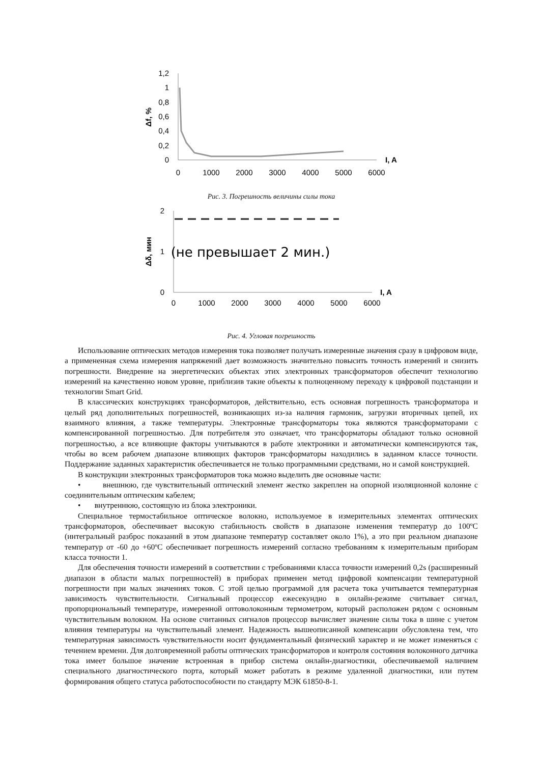1,2
1
0,8
0,6
0,4
0,2
0
0
1000
2000
3000
4000
5000
6000
I, A
Δf, %
Рис. 3. Погрешность величины силы тока
2
1
0
0
1000
2000
3000
4000
5000
6000
I, A
Δδ, мин
(не превышает 2 мин.)
Рис. 4. Угловая погрешность
Использование оптических методов измерения тока позволяет получать измеренные значения сразу в цифровом виде, а примененная схема измерения напряжений дает возможность значительно повысить точность измерений и снизить погрешности. Внедрение на энергетических объектах этих электронных трансформаторов обеспечит технологию измерений на качественно новом уровне, приблизив такие объекты к полноценному переходу к цифровой подстанции и технологии Smart Grid.
В классических конструкциях трансформаторов, действительно, есть основная погрешность трансформатора и целый ряд дополнительных погрешностей, возникающих из-за наличия гармоник, загрузки вторичных цепей, их взаимного влияния, а также температуры. Электронные трансформаторы тока являются трансформаторами с компенсированной погрешностью. Для потребителя это означает, что трансформаторы обладают только основной погрешностью, а все влияющие факторы учитываются в работе электроники и автоматически компенсируются так, чтобы во всем рабочем диапазоне влияющих факторов трансформаторы находились в заданном классе точности. Поддержание заданных характеристик обеспечивается не только программными средствами, но и самой конструкцией.
В конструкции электронных трансформаторов тока можно выделить две основные части:
• внешнюю, где чувствительный оптический элемент жестко закреплен на опорной изоляционной колонне с соединительным оптическим кабелем;
• внутреннюю, состоящую из блока электроники.
Специальное термостабильное оптическое волокно, используемое в измерительных элементах оптических трансформаторов, обеспечивает высокую стабильность свойств в диапазоне изменения температур до 100ºС (интегральный разброс показаний в этом диапазоне температур составляет около 1%), а это при реальном диапазоне температур от -60 до +60ºС обеспечивает погрешность измерений согласно требованиям к измерительным приборам класса точности 1.
Для обеспечения точности измерений в соответствии с требованиями класса точности измерений 0,2s (расширенный диапазон в области малых погрешностей) в приборах применен метод цифровой компенсации температурной погрешности при малых значениях токов. С этой целью программой для расчета тока учитывается температурная зависимость чувствительности. Сигнальный процессор ежесекундно в онлайн-режиме считывает сигнал, пропорциональный температуре, измеренной оптоволоконным термометром, который расположен рядом с основным чувствительным волокном. На основе считанных сигналов процессор вычисляет значение силы тока в шине с учетом влияния температуры на чувствительный элемент. Надежность вышеописанной компенсации обусловлена тем, что температурная зависимость чувствительности носит фундаментальный физический характер и не может изменяться с течением времени. Для долговременной работы оптических трансформаторов и контроля состояния волоконного датчика тока имеет большое значение встроенная в прибор система онлайн-диагностики, обеспечиваемой наличием специального диагностического порта, который может работать в режиме удаленной диагностики, или путем формирования общего статуса работоспособности по стандарту МЭК 61850-8-1.